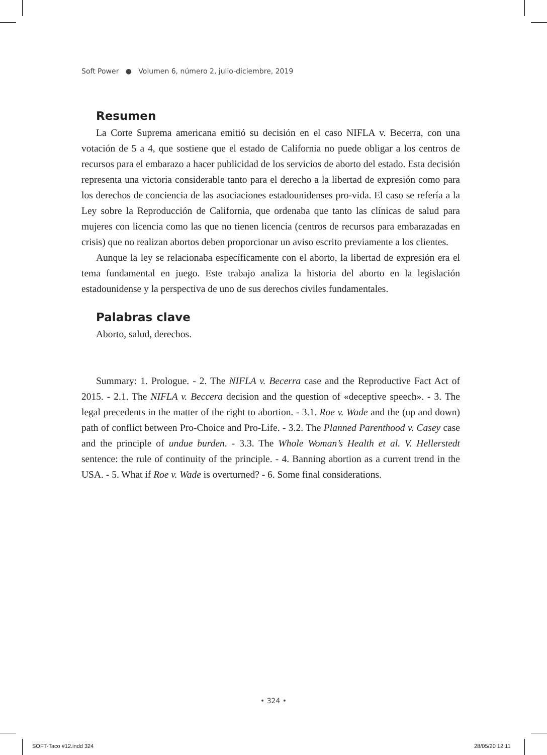Soft Power ● Volumen 6, número 2, julio-diciembre, 2019
Resumen
La Corte Suprema americana emitió su decisión en el caso NIFLA v. Becerra, con una votación de 5 a 4, que sostiene que el estado de California no puede obligar a los centros de recursos para el embarazo a hacer publicidad de los servicios de aborto del estado. Esta decisión representa una victoria considerable tanto para el derecho a la libertad de expresión como para los derechos de conciencia de las asociaciones estadounidenses pro-vida. El caso se refería a la Ley sobre la Reproducción de California, que ordenaba que tanto las clínicas de salud para mujeres con licencia como las que no tienen licencia (centros de recursos para embarazadas en crisis) que no realizan abortos deben proporcionar un aviso escrito previamente a los clientes.
Aunque la ley se relacionaba específicamente con el aborto, la libertad de expresión era el tema fundamental en juego. Este trabajo analiza la historia del aborto en la legislación estadounidense y la perspectiva de uno de sus derechos civiles fundamentales.
Palabras clave
Aborto, salud, derechos.
Summary: 1. Prologue. - 2. The NIFLA v. Becerra case and the Reproductive Fact Act of 2015. - 2.1. The NIFLA v. Beccera decision and the question of «deceptive speech». - 3. The legal precedents in the matter of the right to abortion. - 3.1. Roe v. Wade and the (up and down) path of conflict between Pro-Choice and Pro-Life. - 3.2. The Planned Parenthood v. Casey case and the principle of undue burden. - 3.3. The Whole Woman’s Health et al. V. Hellerstedt sentence: the rule of continuity of the principle. - 4. Banning abortion as a current trend in the USA. - 5. What if Roe v. Wade is overturned? - 6. Some final considerations.
• 324 •
SOFT-Taco #12.indd 324 28/05/20 12:11